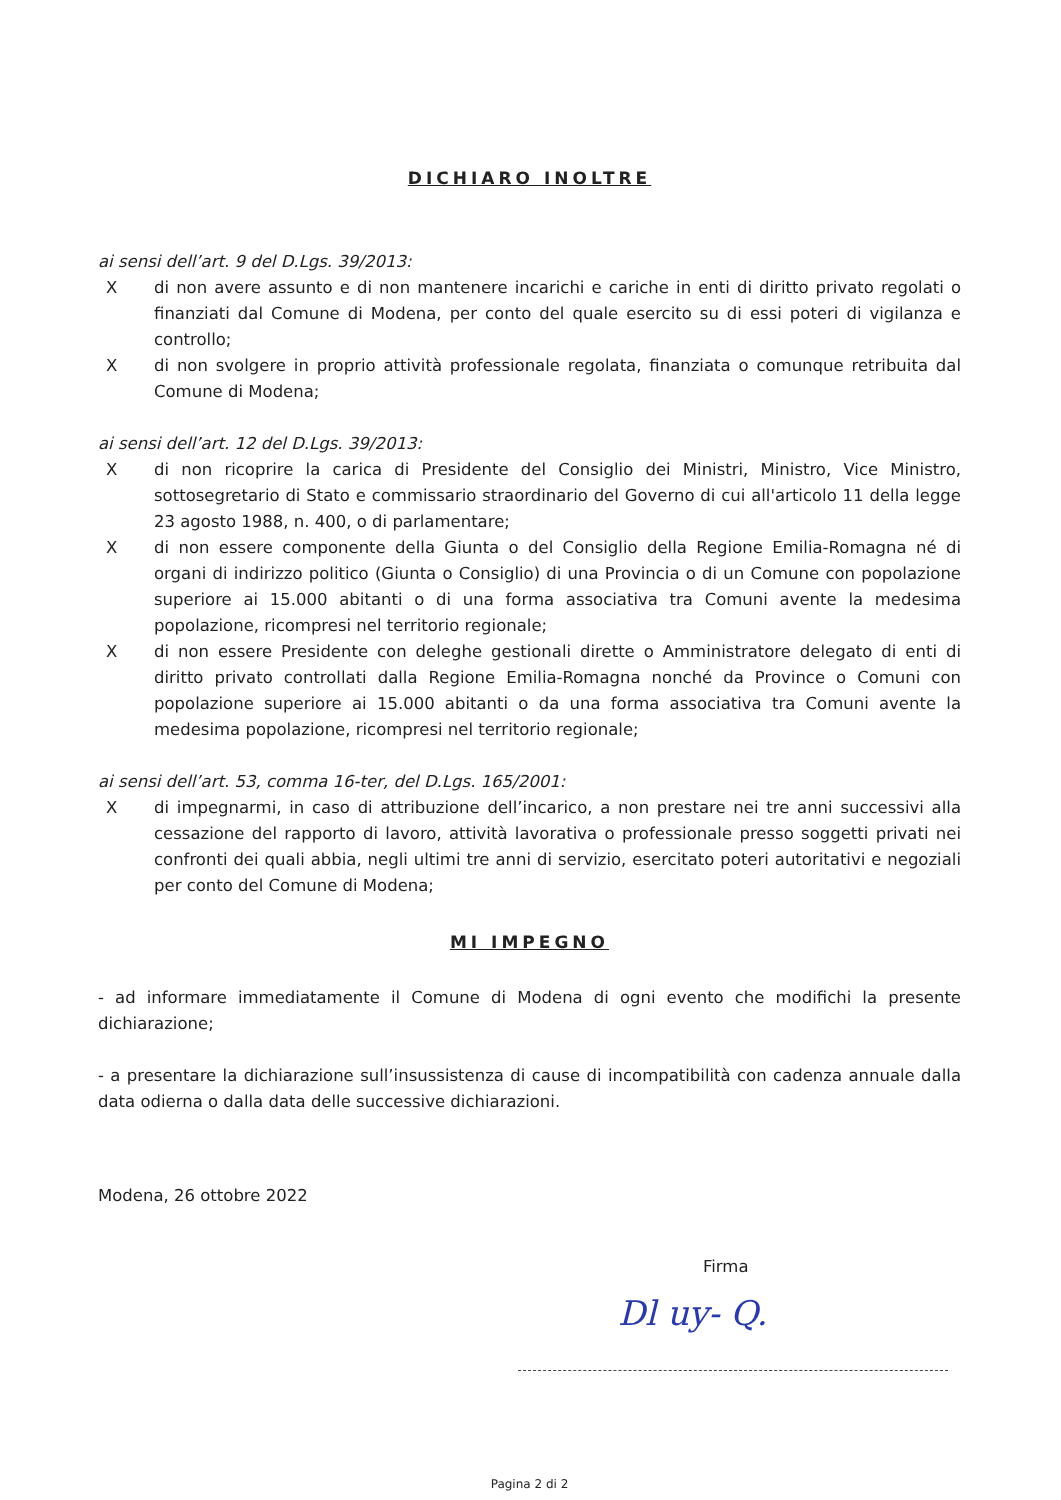DICHIARO INOLTRE
ai sensi dell’art. 9 del D.Lgs. 39/2013:
Xdi non avere assunto e di non mantenere incarichi e cariche in enti di diritto privato regolati o finanziati dal Comune di Modena, per conto del quale esercito su di essi poteri di vigilanza e controllo;
Xdi non svolgere in proprio attività professionale regolata, finanziata o comunque retribuita dal Comune di Modena;
ai sensi dell’art. 12 del D.Lgs. 39/2013:
Xdi non ricoprire la carica di Presidente del Consiglio dei Ministri, Ministro, Vice Ministro, sottosegretario di Stato e commissario straordinario del Governo di cui all'articolo 11 della legge 23 agosto 1988, n. 400, o di parlamentare;
Xdi non essere componente della Giunta o del Consiglio della Regione Emilia-Romagna né di organi di indirizzo politico (Giunta o Consiglio) di una Provincia o di un Comune con popolazione superiore ai 15.000 abitanti o di una forma associativa tra Comuni avente la medesima popolazione, ricompresi nel territorio regionale;
Xdi non essere Presidente con deleghe gestionali dirette o Amministratore delegato di enti di diritto privato controllati dalla Regione Emilia-Romagna nonché da Province o Comuni con popolazione superiore ai 15.000 abitanti o da una forma associativa tra Comuni avente la medesima popolazione, ricompresi nel territorio regionale;
ai sensi dell’art. 53, comma 16-ter, del D.Lgs. 165/2001:
Xdi impegnarmi, in caso di attribuzione dell’incarico, a non prestare nei tre anni successivi alla cessazione del rapporto di lavoro, attività lavorativa o professionale presso soggetti privati nei confronti dei quali abbia, negli ultimi tre anni di servizio, esercitato poteri autoritativi e negoziali per conto del Comune di Modena;
MI IMPEGNO
- ad informare immediatamente il Comune di Modena di ogni evento che modifichi la presente dichiarazione;
- a presentare la dichiarazione sull’insussistenza di cause di incompatibilità con cadenza annuale dalla data odierna o dalla data delle successive dichiarazioni.
Modena, 26 ottobre 2022
Firma
Dl uy- Q.
Pagina 2 di 2